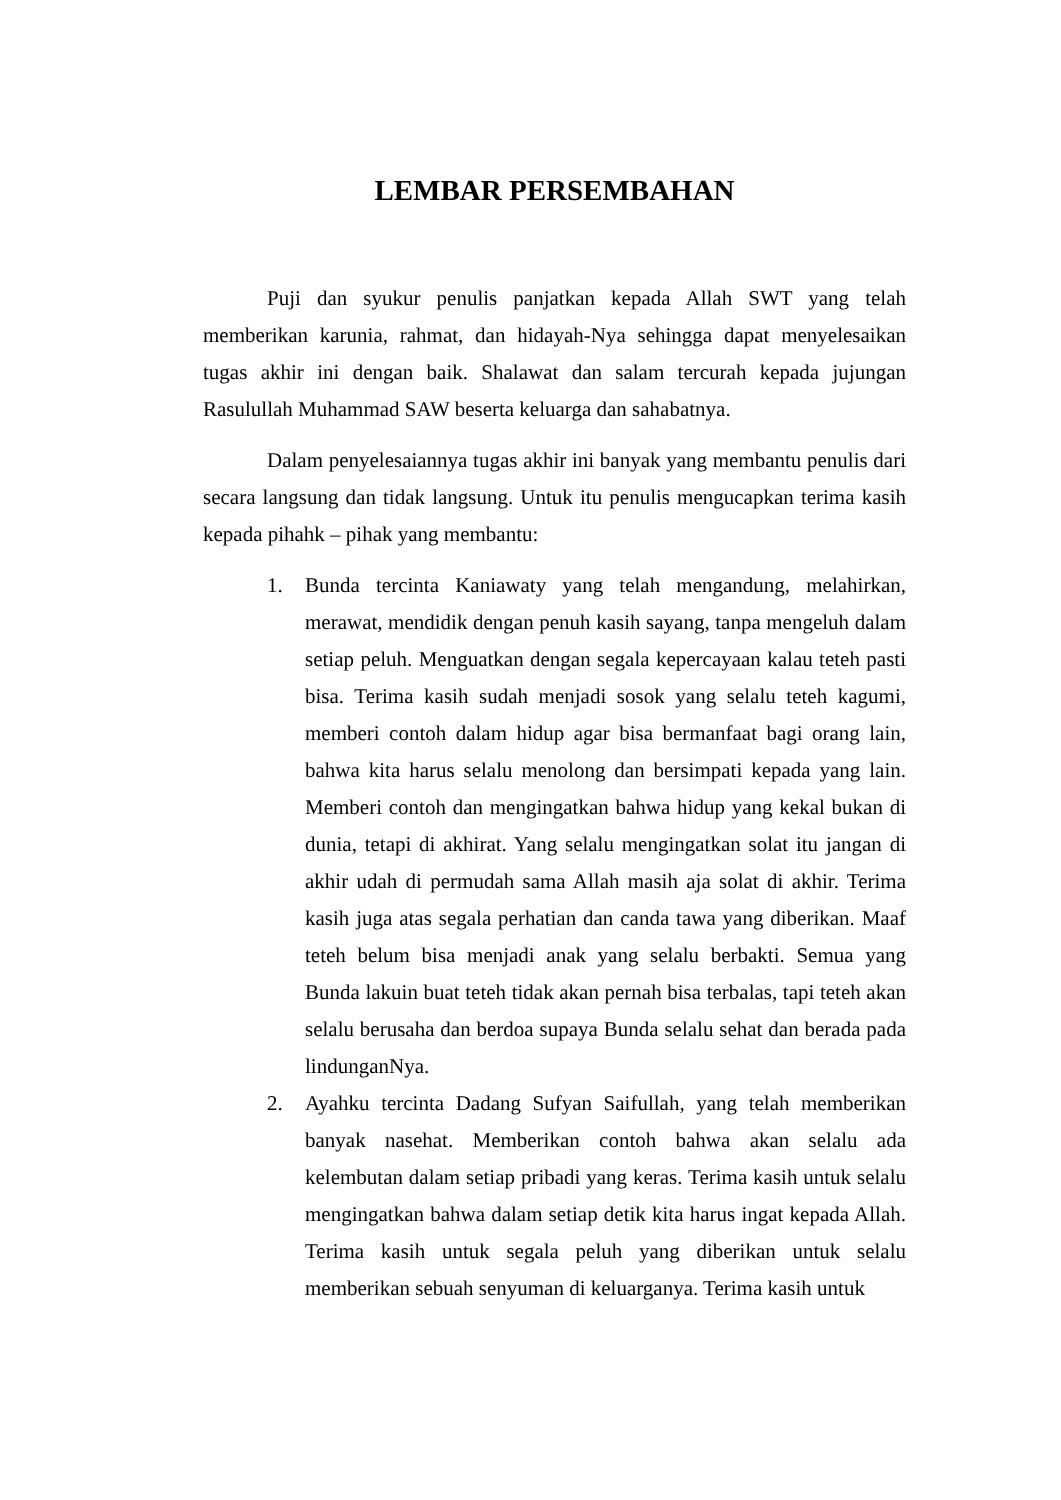LEMBAR PERSEMBAHAN
Puji dan syukur penulis panjatkan kepada Allah SWT yang telah memberikan karunia, rahmat, dan hidayah-Nya sehingga dapat menyelesaikan tugas akhir ini dengan baik. Shalawat dan salam tercurah kepada jujungan Rasulullah Muhammad SAW beserta keluarga dan sahabatnya.
Dalam penyelesaiannya tugas akhir ini banyak yang membantu penulis dari secara langsung dan tidak langsung. Untuk itu penulis mengucapkan terima kasih kepada pihahk – pihak yang membantu:
1. Bunda tercinta Kaniawaty yang telah mengandung, melahirkan, merawat, mendidik dengan penuh kasih sayang, tanpa mengeluh dalam setiap peluh. Menguatkan dengan segala kepercayaan kalau teteh pasti bisa. Terima kasih sudah menjadi sosok yang selalu teteh kagumi, memberi contoh dalam hidup agar bisa bermanfaat bagi orang lain, bahwa kita harus selalu menolong dan bersimpati kepada yang lain. Memberi contoh dan mengingatkan bahwa hidup yang kekal bukan di dunia, tetapi di akhirat. Yang selalu mengingatkan solat itu jangan di akhir udah di permudah sama Allah masih aja solat di akhir. Terima kasih juga atas segala perhatian dan canda tawa yang diberikan. Maaf teteh belum bisa menjadi anak yang selalu berbakti. Semua yang Bunda lakuin buat teteh tidak akan pernah bisa terbalas, tapi teteh akan selalu berusaha dan berdoa supaya Bunda selalu sehat dan berada pada lindunganNya.
2. Ayahku tercinta Dadang Sufyan Saifullah, yang telah memberikan banyak nasehat. Memberikan contoh bahwa akan selalu ada kelembutan dalam setiap pribadi yang keras. Terima kasih untuk selalu mengingatkan bahwa dalam setiap detik kita harus ingat kepada Allah. Terima kasih untuk segala peluh yang diberikan untuk selalu memberikan sebuah senyuman di keluarganya. Terima kasih untuk